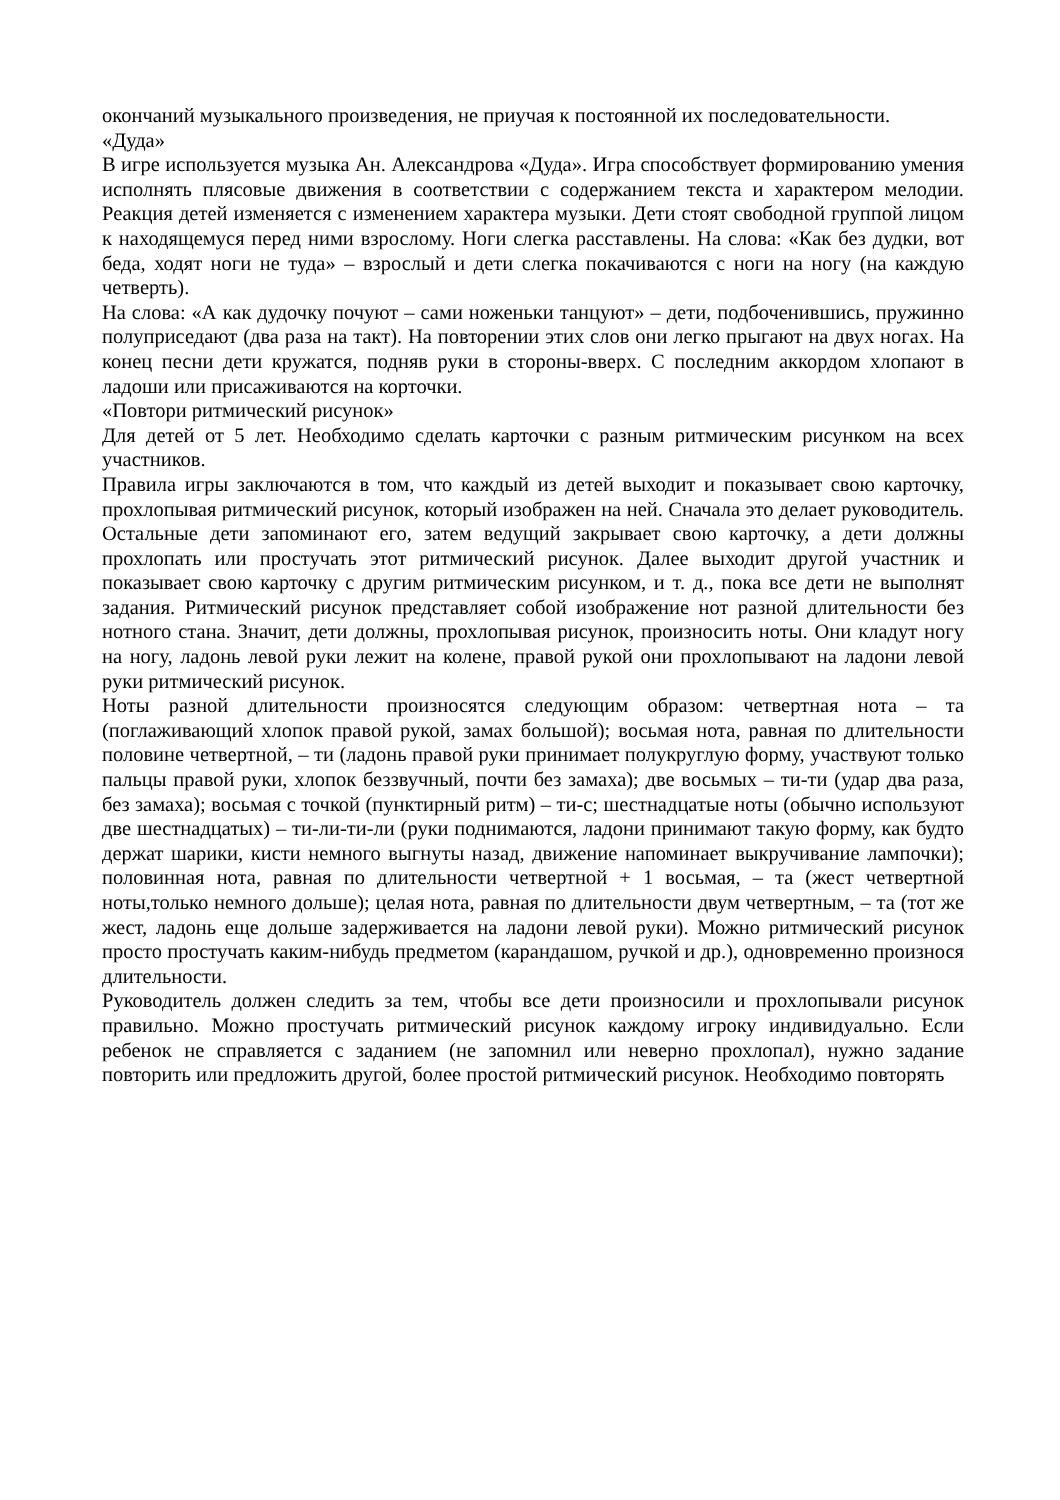окончаний музыкального произведения, не приучая к постоянной их последовательности.
«Дуда»
В игре используется музыка Ан. Александрова «Дуда». Игра способствует формированию умения исполнять плясовые движения в соответствии с содержанием текста и характером мелодии. Реакция детей изменяется с изменением характера музыки. Дети стоят свободной группой лицом к находящемуся перед ними взрослому. Ноги слегка расставлены. На слова: «Как без дудки, вот беда, ходят ноги не туда» – взрослый и дети слегка покачиваются с ноги на ногу (на каждую четверть).
На слова: «А как дудочку почуют – сами ноженьки танцуют» – дети, подбоченившись, пружинно полуприседают (два раза на такт). На повторении этих слов они легко прыгают на двух ногах. На конец песни дети кружатся, подняв руки в стороны-вверх. С последним аккордом хлопают в ладоши или присаживаются на корточки.
«Повтори ритмический рисунок»
Для детей от 5 лет. Необходимо сделать карточки с разным ритмическим рисунком на всех участников.
Правила игры заключаются в том, что каждый из детей выходит и показывает свою карточку, прохлопывая ритмический рисунок, который изображен на ней. Сначала это делает руководитель. Остальные дети запоминают его, затем ведущий закрывает свою карточку, а дети должны прохлопать или простучать этот ритмический рисунок. Далее выходит другой участник и показывает свою карточку с другим ритмическим рисунком, и т. д., пока все дети не выполнят задания. Ритмический рисунок представляет собой изображение нот разной длительности без нотного стана. Значит, дети должны, прохлопывая рисунок, произносить ноты. Они кладут ногу на ногу, ладонь левой руки лежит на колене, правой рукой они прохлопывают на ладони левой руки ритмический рисунок.
Ноты разной длительности произносятся следующим образом: четвертная нота – та (поглаживающий хлопок правой рукой, замах большой); восьмая нота, равная по длительности половине четвертной, – ти (ладонь правой руки принимает полукруглую форму, участвуют только пальцы правой руки, хлопок беззвучный, почти без замаха); две восьмых – ти-ти (удар два раза, без замаха); восьмая с точкой (пунктирный ритм) – ти-с; шестнадцатые ноты (обычно используют две шестнадцатых) – ти-ли-ти-ли (руки поднимаются, ладони принимают такую форму, как будто держат шарики, кисти немного выгнуты назад, движение напоминает выкручивание лампочки); половинная нота, равная по длительности четвертной + 1 восьмая, – та (жест четвертной ноты,только немного дольше); целая нота, равная по длительности двум четвертным, – та (тот же жест, ладонь еще дольше задерживается на ладони левой руки). Можно ритмический рисунок просто простучать каким-нибудь предметом (карандашом, ручкой и др.), одновременно произнося длительности.
Руководитель должен следить за тем, чтобы все дети произносили и прохлопывали рисунок правильно. Можно простучать ритмический рисунок каждому игроку индивидуально. Если ребенок не справляется с заданием (не запомнил или неверно прохлопал), нужно задание повторить или предложить другой, более простой ритмический рисунок. Необходимо повторять